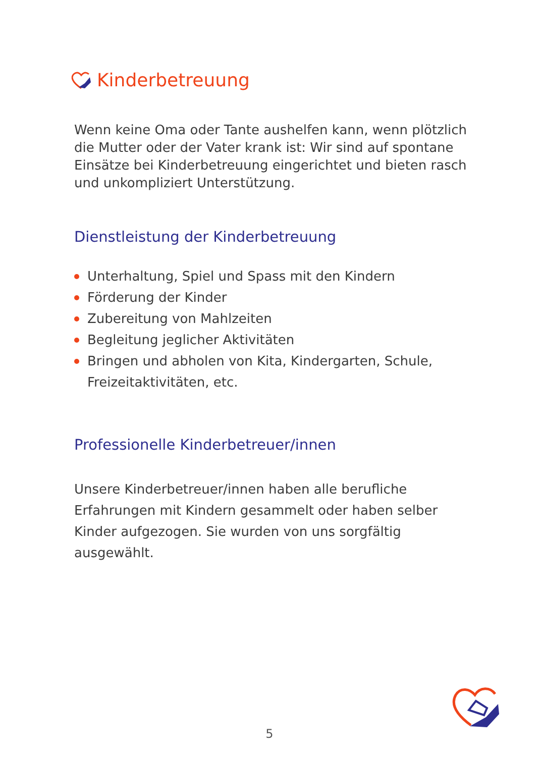Kinderbetreuung
Wenn keine Oma oder Tante aushelfen kann, wenn plötzlich die Mutter oder der Vater krank ist: Wir sind auf spontane Einsätze bei Kinderbetreuung eingerichtet und bieten rasch und unkompliziert Unterstützung.
Dienstleistung der Kinderbetreuung
Unterhaltung, Spiel und Spass mit den Kindern
Förderung der Kinder
Zubereitung von Mahlzeiten
Begleitung jeglicher Aktivitäten
Bringen und abholen von Kita, Kindergarten, Schule, Freizeitaktivitäten, etc.
Professionelle Kinderbetreuer/innen
Unsere Kinderbetreuer/innen haben alle berufliche Erfahrungen mit Kindern gesammelt oder haben selber Kinder aufgezogen. Sie wurden von uns sorgfältig ausgewählt.
5